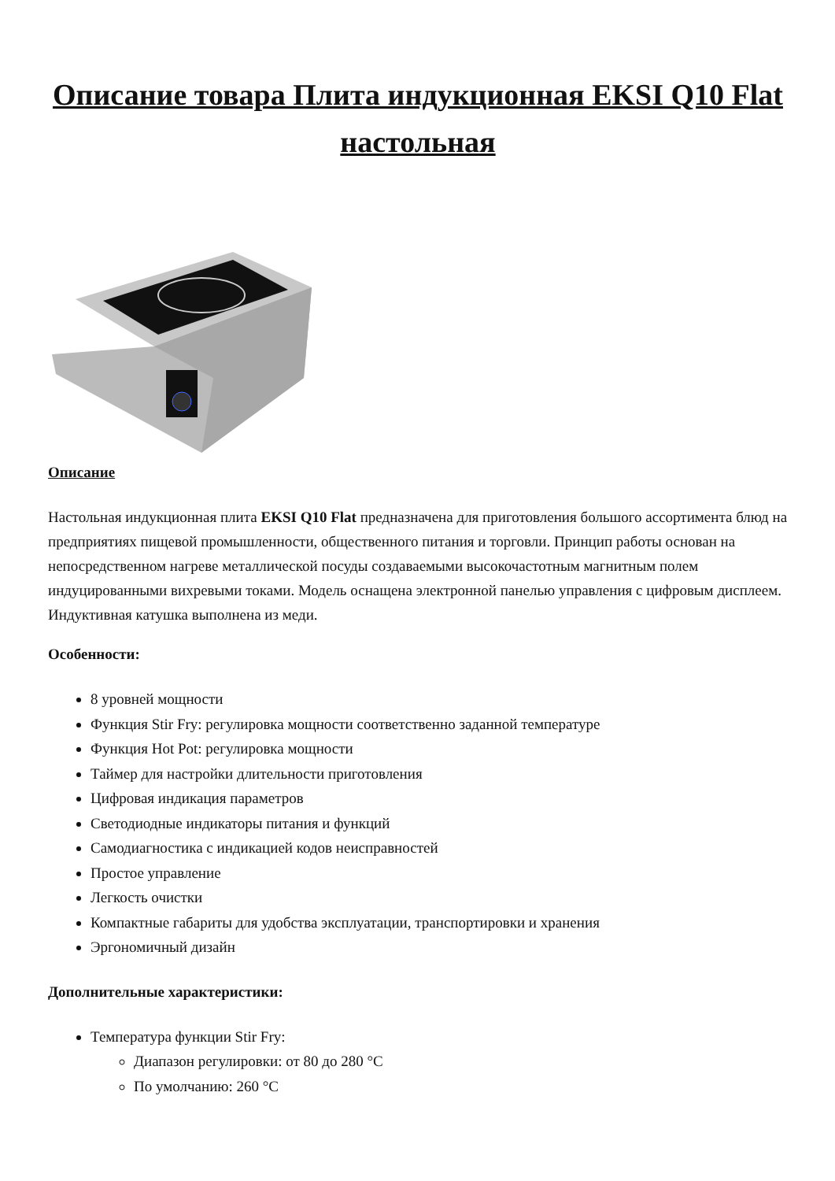Описание товара Плита индукционная EKSI Q10 Flat настольная
Описание
Настольная индукционная плита EKSI Q10 Flat предназначена для приготовления большого ассортимента блюд на предприятиях пищевой промышленности, общественного питания и торговли. Принцип работы основан на непосредственном нагреве металлической посуды создаваемыми высокочастотным магнитным полем индуцированными вихревыми токами. Модель оснащена электронной панелью управления с цифровым дисплеем. Индуктивная катушка выполнена из меди.
Особенности:
8 уровней мощности
Функция Stir Fry: регулировка мощности соответственно заданной температуре
Функция Hot Pot: регулировка мощности
Таймер для настройки длительности приготовления
Цифровая индикация параметров
Светодиодные индикаторы питания и функций
Самодиагностика с индикацией кодов неисправностей
Простое управление
Легкость очистки
Компактные габариты для удобства эксплуатации, транспортировки и хранения
Эргономичный дизайн
Дополнительные характеристики:
Температура функции Stir Fry:
Диапазон регулировки: от 80 до 280 °C
По умолчанию: 260 °C